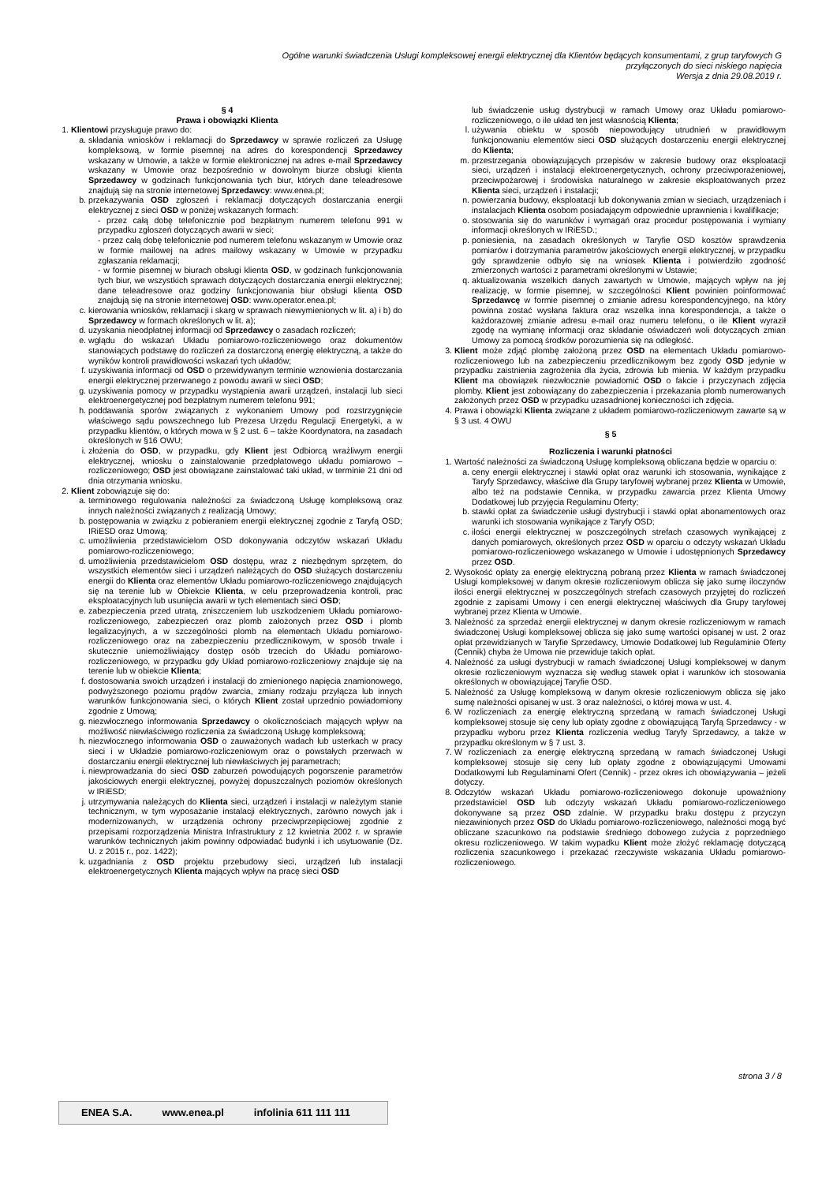Ogólne warunki świadczenia Usługi kompleksowej energii elektrycznej dla Klientów będących konsumentami, z grup taryfowych G przyłączonych do sieci niskiego napięcia
Wersja z dnia 29.08.2019 r.
§ 4
Prawa i obowiązki Klienta
1. Klientowi przysługuje prawo do:
a. składania wniosków i reklamacji do Sprzedawcy w sprawie rozliczeń za Usługę kompleksową, w formie pisemnej na adres do korespondencji Sprzedawcy wskazany w Umowie, a także w formie elektronicznej na adres e-mail Sprzedawcy wskazany w Umowie oraz bezpośrednio w dowolnym biurze obsługi klienta Sprzedawcy w godzinach funkcjonowania tych biur, których dane teleadresowe znajdują się na stronie internetowej Sprzedawcy: www.enea.pl;
b. przekazywania OSD zgłoszeń i reklamacji dotyczących dostarczania energii elektrycznej z sieci OSD w poniżej wskazanych formach:
- przez całą dobę telefonicznie pod bezpłatnym numerem telefonu 991 w przypadku zgłoszeń dotyczących awarii w sieci;
- przez całą dobę telefonicznie pod numerem telefonu wskazanym w Umowie oraz w formie mailowej na adres mailowy wskazany w Umowie w przypadku zgłaszania reklamacji;
- w formie pisemnej w biurach obsługi klienta OSD, w godzinach funkcjonowania tych biur, we wszystkich sprawach dotyczących dostarczania energii elektrycznej; dane teleadresowe oraz godziny funkcjonowania biur obsługi klienta OSD znajdują się na stronie internetowej OSD: www.operator.enea.pl;
c. kierowania wniosków, reklamacji i skarg w sprawach niewymienionych w lit. a) i b) do Sprzedawcy w formach określonych w lit. a);
d. uzyskania nieodpłatnej informacji od Sprzedawcy o zasadach rozliczeń;
e. wglądu do wskazań Układu pomiarowo-rozliczeniowego oraz dokumentów stanowiących podstawę do rozliczeń za dostarczoną energię elektryczną, a także do wyników kontroli prawidłowości wskazań tych układów;
f. uzyskiwania informacji od OSD o przewidywanym terminie wznowienia dostarczania energii elektrycznej przerwanego z powodu awarii w sieci OSD;
g. uzyskiwania pomocy w przypadku wystąpienia awarii urządzeń, instalacji lub sieci elektroenergetycznej pod bezpłatnym numerem telefonu 991;
h. poddawania sporów związanych z wykonaniem Umowy pod rozstrzygnięcie właściwego sądu powszechnego lub Prezesa Urzędu Regulacji Energetyki, a w przypadku klientów, o których mowa w § 2 ust. 6 – także Koordynatora, na zasadach określonych w §16 OWU;
i. złożenia do OSD, w przypadku, gdy Klient jest Odbiorcą wrażliwym energii elektrycznej, wniosku o zainstalowanie przedpłatowego układu pomiarowo – rozliczeniowego; OSD jest obowiązane zainstalować taki układ, w terminie 21 dni od dnia otrzymania wniosku.
2. Klient zobowiązuje się do:
a. terminowego regulowania należności za świadczoną Usługę kompleksową oraz innych należności związanych z realizacją Umowy;
b. postępowania w związku z pobieraniem energii elektrycznej zgodnie z Taryfą OSD; IRiESD oraz Umową;
c. umożliwienia przedstawicielom OSD dokonywania odczytów wskazań Układu pomiarowo-rozliczeniowego;
d. umożliwienia przedstawicielom OSD dostępu, wraz z niezbędnym sprzętem, do wszystkich elementów sieci i urządzeń należących do OSD służących dostarczeniu energii do Klienta oraz elementów Układu pomiarowo-rozliczeniowego znajdujących się na terenie lub w Obiekcie Klienta, w celu przeprowadzenia kontroli, prac eksploatacyjnych lub usunięcia awarii w tych elementach sieci OSD;
e. zabezpieczenia przed utratą, zniszczeniem lub uszkodzeniem Układu pomiarowo-rozliczeniowego, zabezpieczeń oraz plomb założonych przez OSD i plomb legalizacyjnych, a w szczególności plomb na elementach Układu pomiarowo-rozliczeniowego oraz na zabezpieczeniu przedlicznikowym, w sposób trwale i skutecznie uniemożliwiający dostęp osób trzecich do Układu pomiarowo-rozliczeniowego, w przypadku gdy Układ pomiarowo-rozliczeniowy znajduje się na terenie lub w obiekcie Klienta;
f. dostosowania swoich urządzeń i instalacji do zmienionego napięcia znamionowego, podwyższonego poziomu prądów zwarcia, zmiany rodzaju przyłącza lub innych warunków funkcjonowania sieci, o których Klient został uprzednio powiadomiony zgodnie z Umową;
g. niezwłocznego informowania Sprzedawcy o okolicznościach mających wpływ na możliwość niewłaściwego rozliczenia za świadczoną Usługę kompleksową;
h. niezwłocznego informowania OSD o zauważonych wadach lub usterkach w pracy sieci i w Układzie pomiarowo-rozliczeniowym oraz o powstałych przerwach w dostarczaniu energii elektrycznej lub niewłaściwych jej parametrach;
i. niewprowadzania do sieci OSD zaburzeń powodujących pogorszenie parametrów jakościowych energii elektrycznej, powyżej dopuszczalnych poziomów określonych w IRiESD;
j. utrzymywania należących do Klienta sieci, urządzeń i instalacji w należytym stanie technicznym, w tym wyposażanie instalacji elektrycznych, zarówno nowych jak i modernizowanych, w urządzenia ochrony przeciwprzepięciowej zgodnie z przepisami rozporządzenia Ministra Infrastruktury z 12 kwietnia 2002 r. w sprawie warunków technicznych jakim powinny odpowiadać budynki i ich usytuowanie (Dz. U. z 2015 r., poz. 1422);
k. uzgadniania z OSD projektu przebudowy sieci, urządzeń lub instalacji elektroenergetycznych Klienta mających wpływ na pracę sieci OSD
lub świadczenie usług dystrybucji w ramach Umowy oraz Układu pomiarowo-rozliczeniowego, o ile układ ten jest własnością Klienta;
l. używania obiektu w sposób niepowodujący utrudnień w prawidłowym funkcjonowaniu elementów sieci OSD służących dostarczeniu energii elektrycznej do Klienta;
m. przestrzegania obowiązujących przepisów w zakresie budowy oraz eksploatacji sieci, urządzeń i instalacji elektroenergetycznych, ochrony przeciwporażeniowej, przeciwpożarowej i środowiska naturalnego w zakresie eksploatowanych przez Klienta sieci, urządzeń i instalacji;
n. powierzania budowy, eksploatacji lub dokonywania zmian w sieciach, urządzeniach i instalacjach Klienta osobom posiadającym odpowiednie uprawnienia i kwalifikacje;
o. stosowania się do warunków i wymagań oraz procedur postępowania i wymiany informacji określonych w IRiESD.;
p. poniesienia, na zasadach określonych w Taryfie OSD kosztów sprawdzenia pomiarów i dotrzymania parametrów jakościowych energii elektrycznej, w przypadku gdy sprawdzenie odbyło się na wniosek Klienta i potwierdziło zgodność zmierzonych wartości z parametrami określonymi w Ustawie;
q. aktualizowania wszelkich danych zawartych w Umowie, mających wpływ na jej realizację, w formie pisemnej, w szczególności Klient powinien poinformować Sprzedawcę w formie pisemnej o zmianie adresu korespondencyjnego, na który powinna zostać wysłana faktura oraz wszelka inna korespondencja, a także o każdorazowej zmianie adresu e-mail oraz numeru telefonu, o ile Klient wyraził zgodę na wymianę informacji oraz składanie oświadczeń woli dotyczących zmian Umowy za pomocą środków porozumienia się na odległość.
3. Klient może zdjąć plombę założoną przez OSD na elementach Układu pomiarowo-rozliczeniowego lub na zabezpieczeniu przedlicznikowym bez zgody OSD jedynie w przypadku zaistnienia zagrożenia dla życia, zdrowia lub mienia. W każdym przypadku Klient ma obowiązek niezwłocznie powiadomić OSD o fakcie i przyczynach zdjęcia plomby. Klient jest zobowiązany do zabezpieczenia i przekazania plomb numerowanych założonych przez OSD w przypadku uzasadnionej konieczności ich zdjęcia.
4. Prawa i obowiązki Klienta związane z układem pomiarowo-rozliczeniowym zawarte są w § 3 ust. 4 OWU
§ 5
Rozliczenia i warunki płatności
1. Wartość należności za świadczoną Usługę kompleksową obliczana będzie w oparciu o:
a. ceny energii elektrycznej i stawki opłat oraz warunki ich stosowania, wynikające z Taryfy Sprzedawcy, właściwe dla Grupy taryfowej wybranej przez Klienta w Umowie, albo też na podstawie Cennika, w przypadku zawarcia przez Klienta Umowy Dodatkowej lub przyjęcia Regulaminu Oferty;
b. stawki opłat za świadczenie usługi dystrybucji i stawki opłat abonamentowych oraz warunki ich stosowania wynikające z Taryfy OSD;
c. ilości energii elektrycznej w poszczególnych strefach czasowych wynikającej z danych pomiarowych, określonych przez OSD w oparciu o odczyty wskazań Układu pomiarowo-rozliczeniowego wskazanego w Umowie i udostępnionych Sprzedawcy przez OSD.
2. Wysokość opłaty za energię elektryczną pobraną przez Klienta w ramach świadczonej Usługi kompleksowej w danym okresie rozliczeniowym oblicza się jako sumę iloczynów ilości energii elektrycznej w poszczególnych strefach czasowych przyjętej do rozliczeń zgodnie z zapisami Umowy i cen energii elektrycznej właściwych dla Grupy taryfowej wybranej przez Klienta w Umowie.
3. Należność za sprzedaż energii elektrycznej w danym okresie rozliczeniowym w ramach świadczonej Usługi kompleksowej oblicza się jako sumę wartości opisanej w ust. 2 oraz opłat przewidzianych w Taryfie Sprzedawcy, Umowie Dodatkowej lub Regulaminie Oferty (Cennik) chyba że Umowa nie przewiduje takich opłat.
4. Należność za usługi dystrybucji w ramach świadczonej Usługi kompleksowej w danym okresie rozliczeniowym wyznacza się według stawek opłat i warunków ich stosowania określonych w obowiązującej Taryfie OSD.
5. Należność za Usługę kompleksową w danym okresie rozliczeniowym oblicza się jako sumę należności opisanej w ust. 3 oraz należności, o której mowa w ust. 4.
6. W rozliczeniach za energię elektryczną sprzedaną w ramach świadczonej Usługi kompleksowej stosuje się ceny lub opłaty zgodne z obowiązującą Taryfą Sprzedawcy - w przypadku wyboru przez Klienta rozliczenia według Taryfy Sprzedawcy, a także w przypadku określonym w § 7 ust. 3.
7. W rozliczeniach za energię elektryczną sprzedaną w ramach świadczonej Usługi kompleksowej stosuje się ceny lub opłaty zgodne z obowiązującymi Umowami Dodatkowymi lub Regulaminami Ofert (Cennik) - przez okres ich obowiązywania – jeżeli dotyczy.
8. Odczytów wskazań Układu pomiarowo-rozliczeniowego dokonuje upoważniony przedstawiciel OSD lub odczyty wskazań Układu pomiarowo-rozliczeniowego dokonywane są przez OSD zdalnie. W przypadku braku dostępu z przyczyn niezawinionych przez OSD do Układu pomiarowo-rozliczeniowego, należności mogą być obliczane szacunkowo na podstawie średniego dobowego zużycia z poprzedniego okresu rozliczeniowego. W takim wypadku Klient może złożyć reklamację dotyczącą rozliczenia szacunkowego i przekazać rzeczywiste wskazania Układu pomiarowo-rozliczeniowego.
strona 3 / 8
ENEA S.A. www.enea.pl infolinia 611 111 111